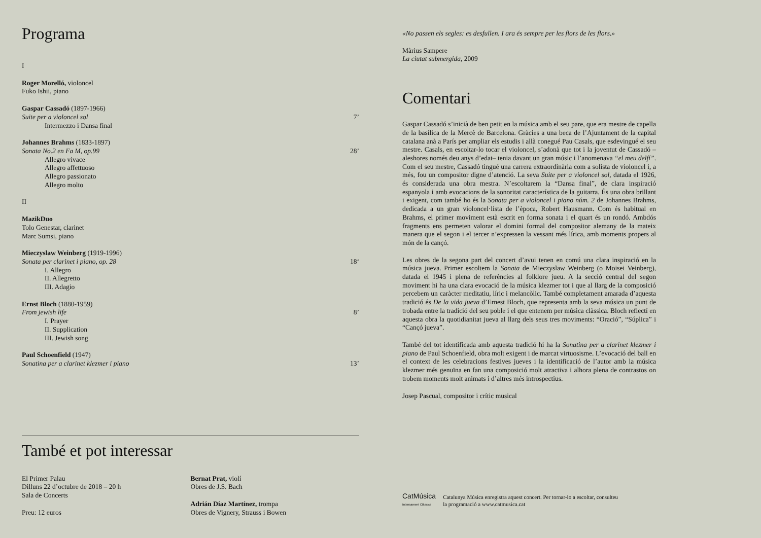Programa
I
Roger Morelló, violoncel
Fuko Ishii, piano
Gaspar Cassadó (1897-1966)
Suite per a violoncel sol 7’
Intermezzo i Dansa final
Johannes Brahms (1833-1897)
Sonata No.2 en Fa M, op.99 28’
Allegro vivace
Allegro affettuoso
Allegro passionato
Allegro molto
II
MazikDuo
Tolo Genestar, clarinet
Marc Sumsi, piano
Mieczyslaw Weinberg (1919-1996)
Sonata per clarinet i piano, op. 28 18‘I. Allegro
II. Allegretto
III. Adagio
Ernst Bloch (1880-1959)
From jewish life 8’
I. Prayer
II. Supplication
III. Jewish song
Paul Schoenfield (1947)
Sonatina per a clarinet klezmer i piano 13’
També et pot interessar
El Primer Palau
Dilluns 22 d’octubre de 2018 – 20 h
Sala de Concerts
Preu: 12 euros
Bernat Prat, violí
Obres de J.S. Bach
Adrián Díaz Martínez, trompa
Obres de Vignery, Strauss i Bowen
«No passen els segles: es desfullen. I ara és sempre per les flors de les flors.»
Màrius Sampere
La ciutat submergida, 2009
Comentari
Gaspar Cassadó s’inicià de ben petit en la música amb el seu pare, que era mestre de capella de la basílica de la Mercè de Barcelona. Gràcies a una beca de l’Ajuntament de la capital catalana anà a París per ampliar els estudis i allà conegué Pau Casals, que esdevingué el seu mestre. Casals, en escoltar-lo tocar el violoncel, s’adonà que tot i la joventut de Cassadó –aleshores només deu anys d’edat– tenia davant un gran músic i l’anomenava “el meu delfí”. Com el seu mestre, Cassadó tingué una carrera extraordinària com a solista de violoncel i, a més, fou un compositor digne d’atenció. La seva Suite per a violoncel sol, datada el 1926, és considerada una obra mestra. N’escoltarem la “Dansa final”, de clara inspiració espanyola i amb evocacions de la sonoritat característica de la guitarra. És una obra brillant i exigent, com també ho és la Sonata per a violoncel i piano núm. 2 de Johannes Brahms, dedicada a un gran violoncel·lista de l’època, Robert Hausmann. Com és habitual en Brahms, el primer moviment està escrit en forma sonata i el quart és un rondó. Ambdós fragments ens permeten valorar el domini formal del compositor alemany de la mateix manera que el segon i el tercer n’expressen la vessant més lírica, amb moments propers al món de la cançó.
Les obres de la segona part del concert d’avui tenen en comú una clara inspiració en la música jueva. Primer escoltem la Sonata de Mieczyslaw Weinberg (o Moisei Veinberg), datada el 1945 i plena de referències al folklore jueu. A la secció central del segon moviment hi ha una clara evocació de la música klezmer tot i que al llarg de la composició percebem un caràcter meditatiu, líric i melancòlic. També completament amarada d’aquesta tradició és De la vida jueva d’Ernest Bloch, que representa amb la seva música un punt de trobada entre la tradició del seu poble i el que entenem per música clàssica. Bloch reflectí en aquesta obra la quotidianitat jueva al llarg dels seus tres moviments: “Oració”, “Súplica” i “Cançó jueva”.
També del tot identificada amb aquesta tradició hi ha la Sonatina per a clarinet klezmer i piano de Paul Schoenfield, obra molt exigent i de marcat virtuosisme. L’evocació del ball en el context de les celebracions festives jueves i la identificació de l’autor amb la música klezmer més genuïna en fan una composició molt atractiva i alhora plena de contrastos on trobem moments molt animats i d’altres més introspectius.
Josep Pascual, compositor i crític musical
CatMúsica
Intensament Clàssics
Catalunya Música enregistra aquest concert. Per tornar-lo a escoltar, consulteu
la programació a www.catmusica.cat